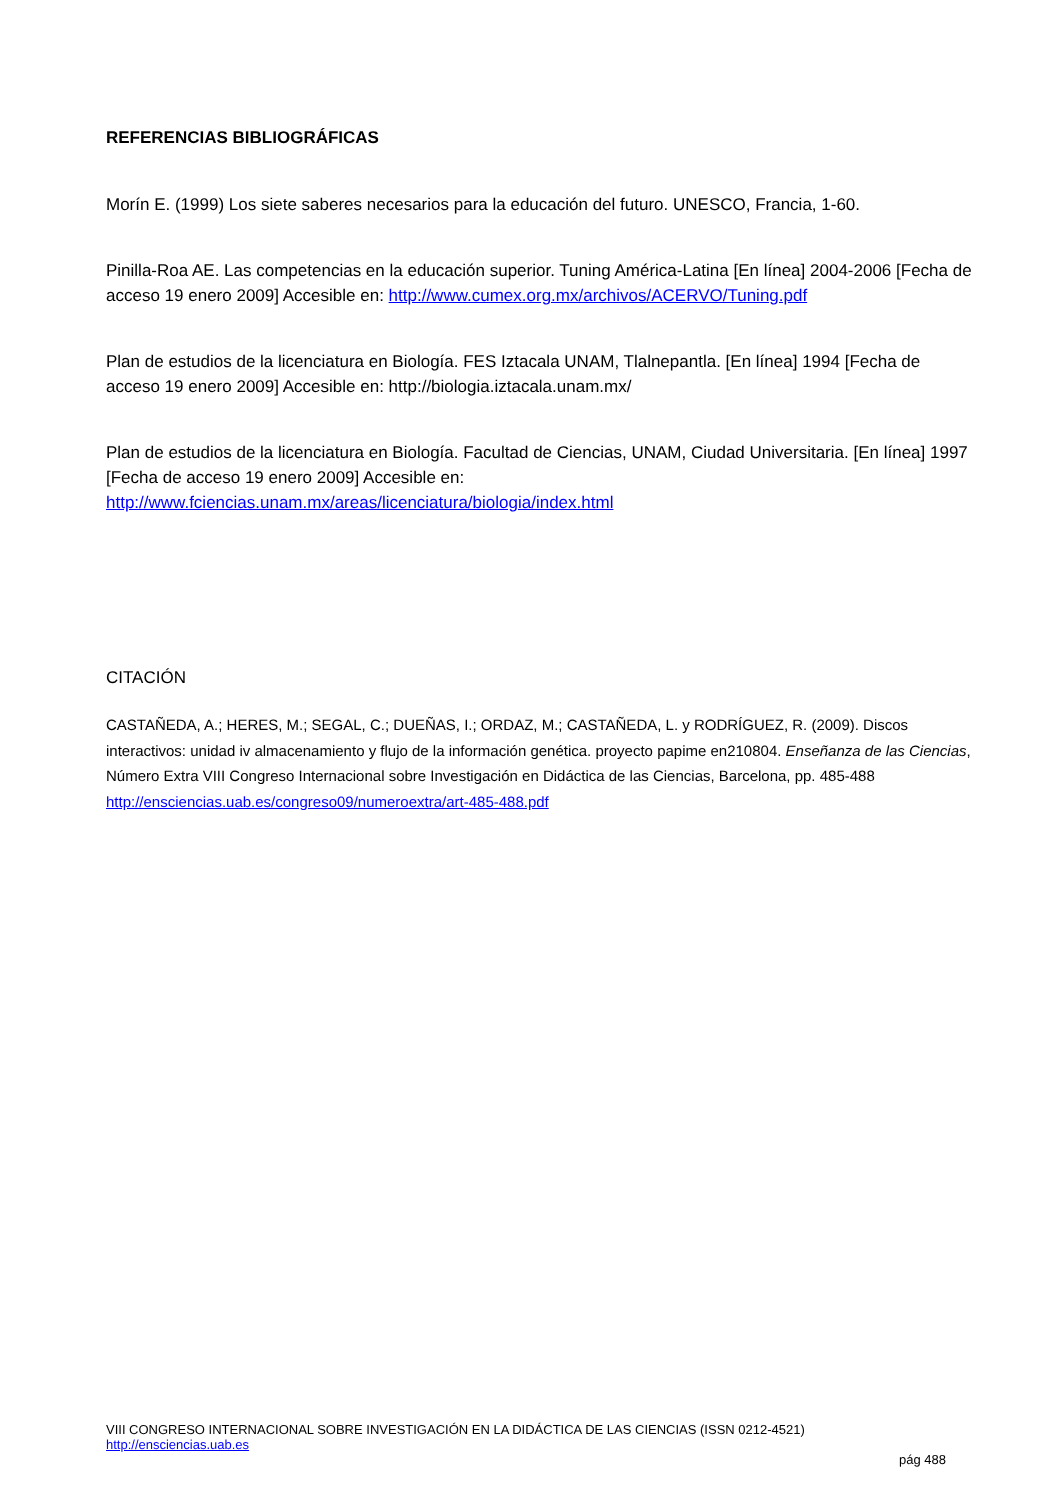REFERENCIAS BIBLIOGRÁFICAS
Morín E. (1999) Los siete saberes necesarios para la educación del futuro. UNESCO, Francia, 1-60.
Pinilla-Roa AE. Las competencias en la educación superior. Tuning América-Latina [En línea] 2004-2006 [Fecha de acceso 19 enero 2009] Accesible en: http://www.cumex.org.mx/archivos/ACERVO/Tuning.pdf
Plan de estudios de la licenciatura en Biología. FES Iztacala UNAM, Tlalnepantla. [En línea] 1994 [Fecha de acceso 19 enero 2009] Accesible en: http://biologia.iztacala.unam.mx/
Plan de estudios de la licenciatura en Biología. Facultad de Ciencias, UNAM, Ciudad Universitaria. [En línea] 1997 [Fecha de acceso 19 enero 2009] Accesible en: http://www.fciencias.unam.mx/areas/licenciatura/biologia/index.html
CITACIÓN
CASTAÑEDA, A.; HERES, M.; SEGAL, C.; DUEÑAS, I.; ORDAZ, M.; CASTAÑEDA, L. y RODRÍGUEZ, R. (2009). Discos interactivos: unidad iv almacenamiento y flujo de la información genética. proyecto papime en210804. Enseñanza de las Ciencias, Número Extra VIII Congreso Internacional sobre Investigación en Didáctica de las Ciencias, Barcelona, pp. 485-488
http://ensciencias.uab.es/congreso09/numeroextra/art-485-488.pdf
VIII CONGRESO INTERNACIONAL SOBRE INVESTIGACIÓN EN LA DIDÁCTICA DE LAS CIENCIAS (ISSN 0212-4521)
http://ensciencias.uab.es
pág 488